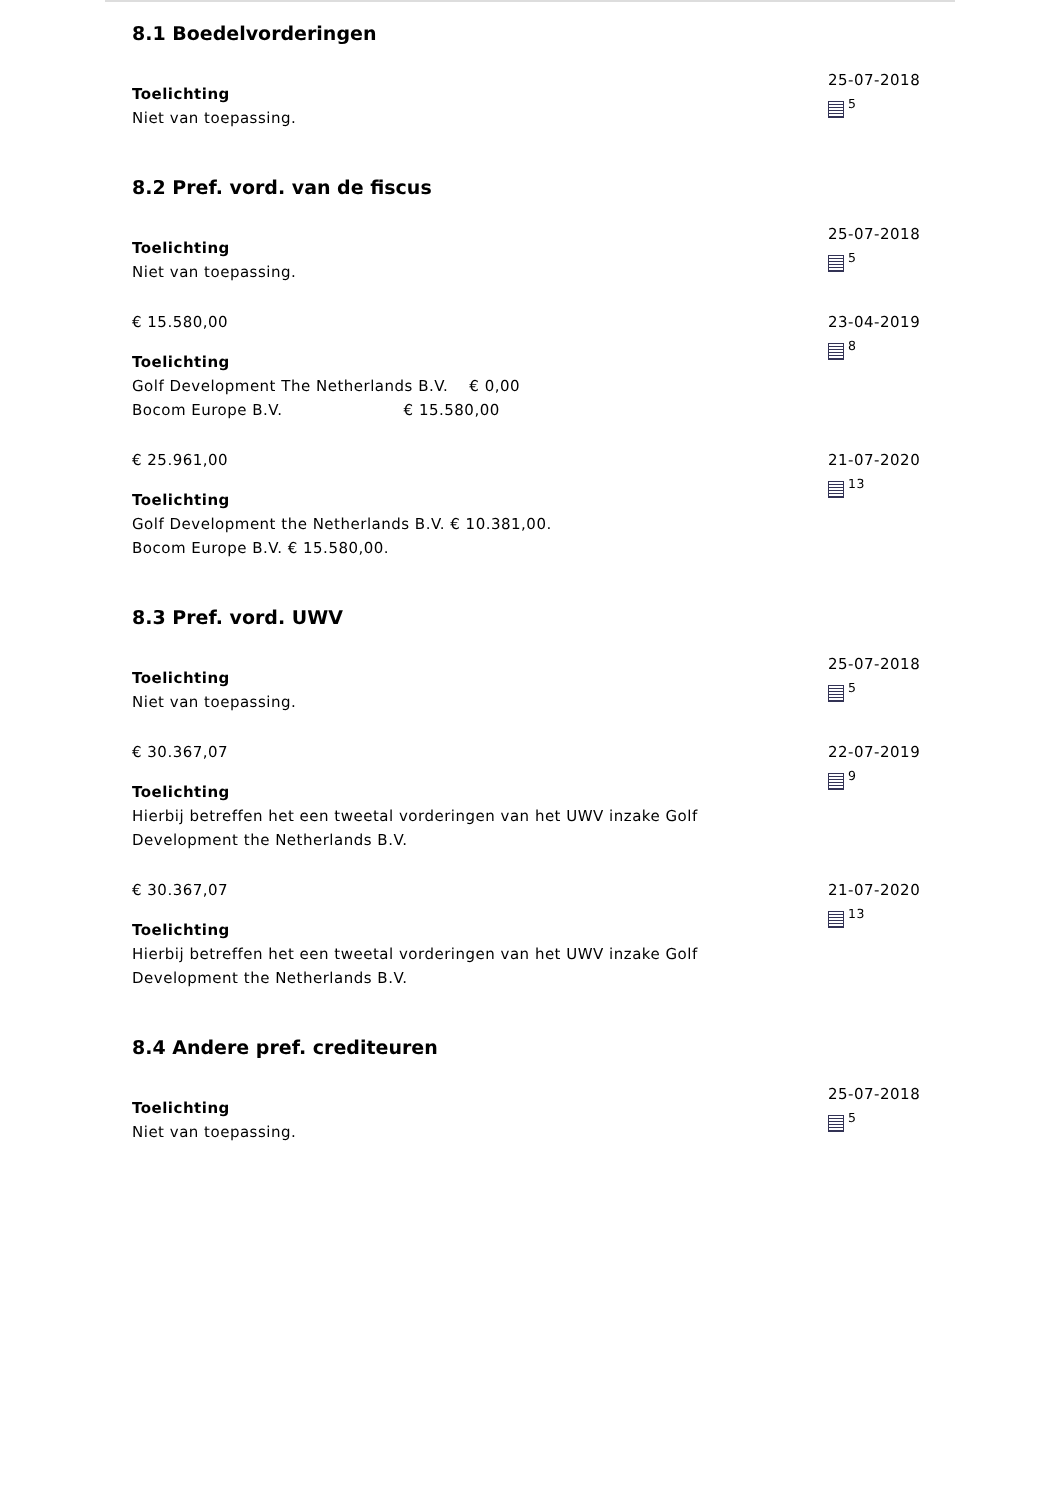8.1 Boedelvorderingen
Toelichting
Niet van toepassing.
25-07-2018
<sup>5</sup>
8.2 Pref. vord. van de fiscus
Toelichting
Niet van toepassing.
25-07-2018
<sup>5</sup>
€ 15.580,00
Toelichting
Golf Development The Netherlands B.V. € 0,00
Bocom Europe B.V. € 15.580,00
23-04-2019
<sup>8</sup>
€ 25.961,00
Toelichting
Golf Development the Netherlands B.V. € 10.381,00.
Bocom Europe B.V. € 15.580,00.
21-07-2020
<sup>13</sup>
8.3 Pref. vord. UWV
Toelichting
Niet van toepassing.
25-07-2018
<sup>5</sup>
€ 30.367,07
Toelichting
Hierbij betreffen het een tweetal vorderingen van het UWV inzake Golf Development the Netherlands B.V.
22-07-2019
<sup>9</sup>
€ 30.367,07
Toelichting
Hierbij betreffen het een tweetal vorderingen van het UWV inzake Golf Development the Netherlands B.V.
21-07-2020
<sup>13</sup>
8.4 Andere pref. crediteuren
Toelichting
Niet van toepassing.
25-07-2018
<sup>5</sup>